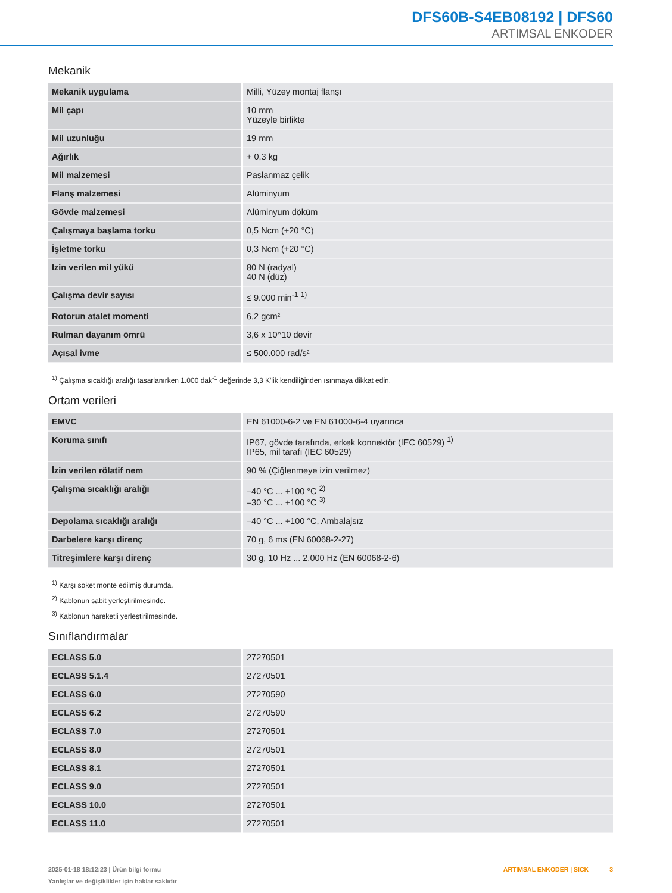DFS60B-S4EB08192 | DFS60
ARTIMSAL ENKODER
Mekanik
| Mekanik uygulama | Milli, Yüzey montaj flanşı |
| Mil çapı | 10 mm Yüzeyle birlikte |
| Mil uzunluğu | 19 mm |
| Ağırlık | + 0,3 kg |
| Mil malzemesi | Paslanmaz çelik |
| Flanş malzemesi | Alüminyum |
| Gövde malzemesi | Alüminyum döküm |
| Çalışmaya başlama torku | 0,5 Ncm (+20 °C) |
| İşletme torku | 0,3 Ncm (+20 °C) |
| Izin verilen mil yükü | 80 N (radyal) 40 N (düz) |
| Çalışma devir sayısı | ≤ 9.000 min<sup>-1</sup> <sup>1)</sup> |
| Rotorun atalet momenti | 6,2 gcm² |
| Rulman dayanım ömrü | 3,6 x 10^10 devir |
| Açısal ivme | ≤ 500.000 rad/s² |
<sup>1)</sup> Çalışma sıcaklığı aralığı tasarlanırken 1.000 dak<sup>-1</sup> değerinde 3,3 K'lik kendiliğinden ısınmaya dikkat edin.
Ortam verileri
| EMVC | EN 61000-6-2 ve EN 61000-6-4 uyarınca |
| Koruma sınıfı | IP67, gövde tarafında, erkek konnektör (IEC 60529) <sup>1)</sup> IP65, mil tarafı (IEC 60529) |
| İzin verilen rölatif nem | 90 % (Çiğlenmeye izin verilmez) |
| Çalışma sıcaklığı aralığı | –40 °C ... +100 °C <sup>2)</sup> –30 °C ... +100 °C <sup>3)</sup> |
| Depolama sıcaklığı aralığı | –40 °C ... +100 °C, Ambalajsız |
| Darbelere karşı direnç | 70 g, 6 ms (EN 60068-2-27) |
| Titreşimlere karşı direnç | 30 g, 10 Hz ... 2.000 Hz (EN 60068-2-6) |
<sup>1)</sup> Karşı soket monte edilmiş durumda.
<sup>2)</sup> Kablonun sabit yerleştirilmesinde.
<sup>3)</sup> Kablonun hareketli yerleştirilmesinde.
Sınıflandırmalar
| ECLASS 5.0 | 27270501 |
| ECLASS 5.1.4 | 27270501 |
| ECLASS 6.0 | 27270590 |
| ECLASS 6.2 | 27270590 |
| ECLASS 7.0 | 27270501 |
| ECLASS 8.0 | 27270501 |
| ECLASS 8.1 | 27270501 |
| ECLASS 9.0 | 27270501 |
| ECLASS 10.0 | 27270501 |
| ECLASS 11.0 | 27270501 |
2025-01-18 18:12:23 | Ürün bilgi formu
Yanlışlar ve değişiklikler için haklar saklıdır
ARTIMSAL ENKODER | SICK 3